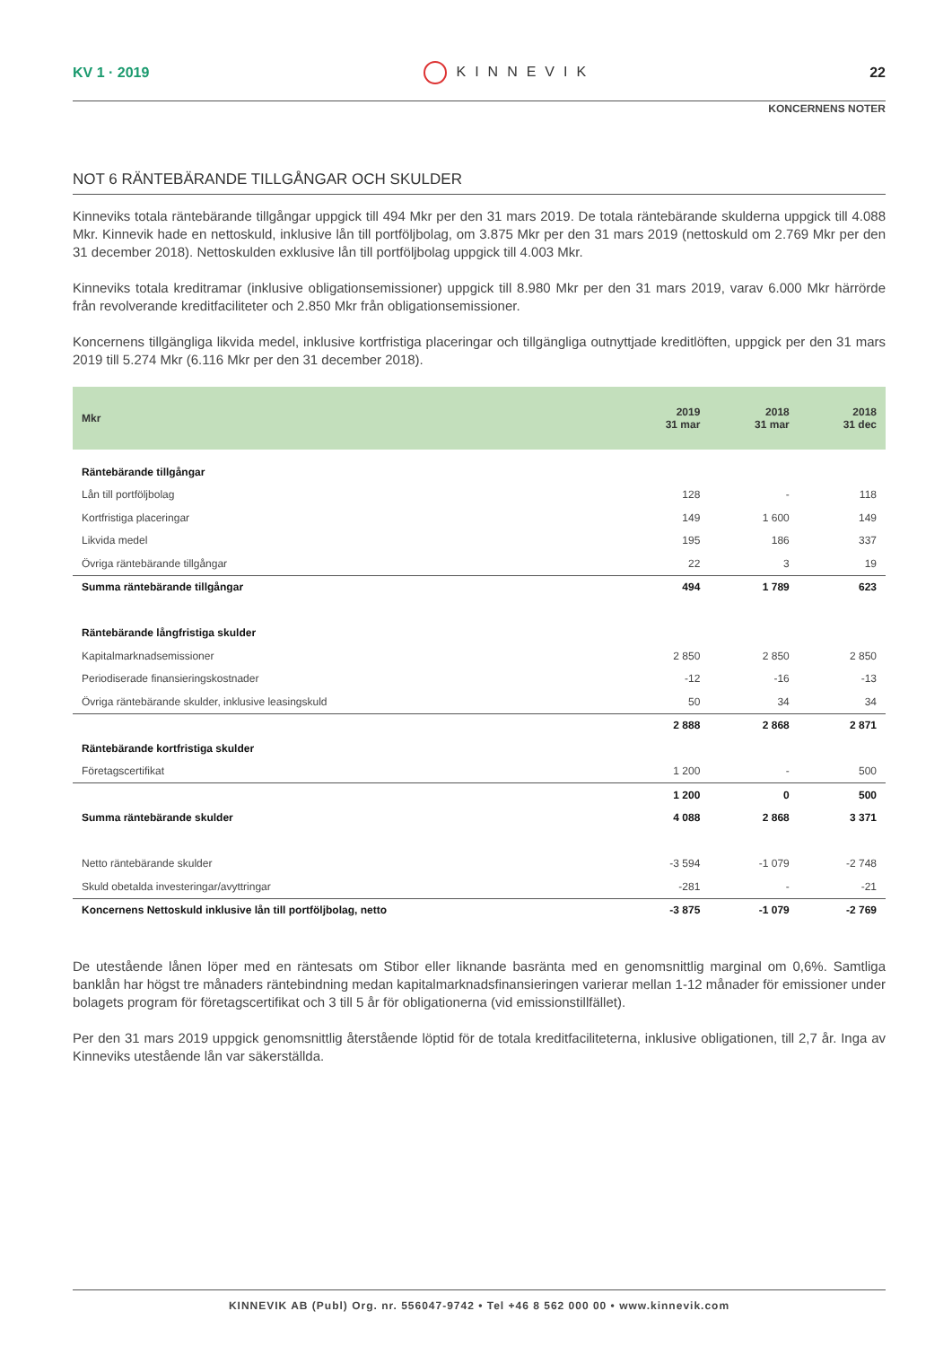KV 1 · 2019 KINNEVIK 22
KONCERNENS NOTER
NOT 6 RÄNTEBÄRANDE TILLGÅNGAR OCH SKULDER
Kinneviks totala räntebärande tillgångar uppgick till 494 Mkr per den 31 mars 2019. De totala räntebärande skulderna uppgick till 4.088 Mkr. Kinnevik hade en nettoskuld, inklusive lån till portföljbolag, om 3.875 Mkr per den 31 mars 2019 (nettoskuld om 2.769 Mkr per den 31 december 2018). Nettoskulden exklusive lån till portföljbolag uppgick till 4.003 Mkr.
Kinneviks totala kreditramar (inklusive obligationsemissioner) uppgick till 8.980 Mkr per den 31 mars 2019, varav 6.000 Mkr härrörde från revolverande kreditfaciliteter och 2.850 Mkr från obligationsemissioner.
Koncernens tillgängliga likvida medel, inklusive kortfristiga placeringar och tillgängliga outnyttjade kreditlöften, uppgick per den 31 mars 2019 till 5.274 Mkr (6.116 Mkr per den 31 december 2018).
| Mkr | 2019 31 mar | 2018 31 mar | 2018 31 dec |
| --- | --- | --- | --- |
| Räntebärande tillgångar | | | |
| Lån till portföljbolag | 128 | - | 118 |
| Kortfristiga placeringar | 149 | 1 600 | 149 |
| Likvida medel | 195 | 186 | 337 |
| Övriga räntebärande tillgångar | 22 | 3 | 19 |
| Summa räntebärande tillgångar | 494 | 1 789 | 623 |
| Räntebärande långfristiga skulder | | | |
| Kapitalmarknadsemissioner | 2 850 | 2 850 | 2 850 |
| Periodiserade finansieringskostnader | -12 | -16 | -13 |
| Övriga räntebärande skulder, inklusive leasingskuld | 50 | 34 | 34 |
| | 2 888 | 2 868 | 2 871 |
| Räntebärande kortfristiga skulder | | | |
| Företagscertifikat | 1 200 | - | 500 |
| | 1 200 | 0 | 500 |
| Summa räntebärande skulder | 4 088 | 2 868 | 3 371 |
| Netto räntebärande skulder | -3 594 | -1 079 | -2 748 |
| Skuld obetalda investeringar/avyttringar | -281 | - | -21 |
| Koncernens Nettoskuld inklusive lån till portföljbolag, netto | -3 875 | -1 079 | -2 769 |
De utestående lånen löper med en räntesats om Stibor eller liknande basränta med en genomsnittlig marginal om 0,6%. Samtliga banklån har högst tre månaders räntebindning medan kapitalmarknadsfinansieringen varierar mellan 1-12 månader för emissioner under bolagets program för företagscertifikat och 3 till 5 år för obligationerna (vid emissionstillfället).
Per den 31 mars 2019 uppgick genomsnittlig återstående löptid för de totala kreditfaciliteterna, inklusive obligationen, till 2,7 år. Inga av Kinneviks utestående lån var säkerställda.
KINNEVIK AB (Publ) Org. nr. 556047-9742 • Tel +46 8 562 000 00 • www.kinnevik.com